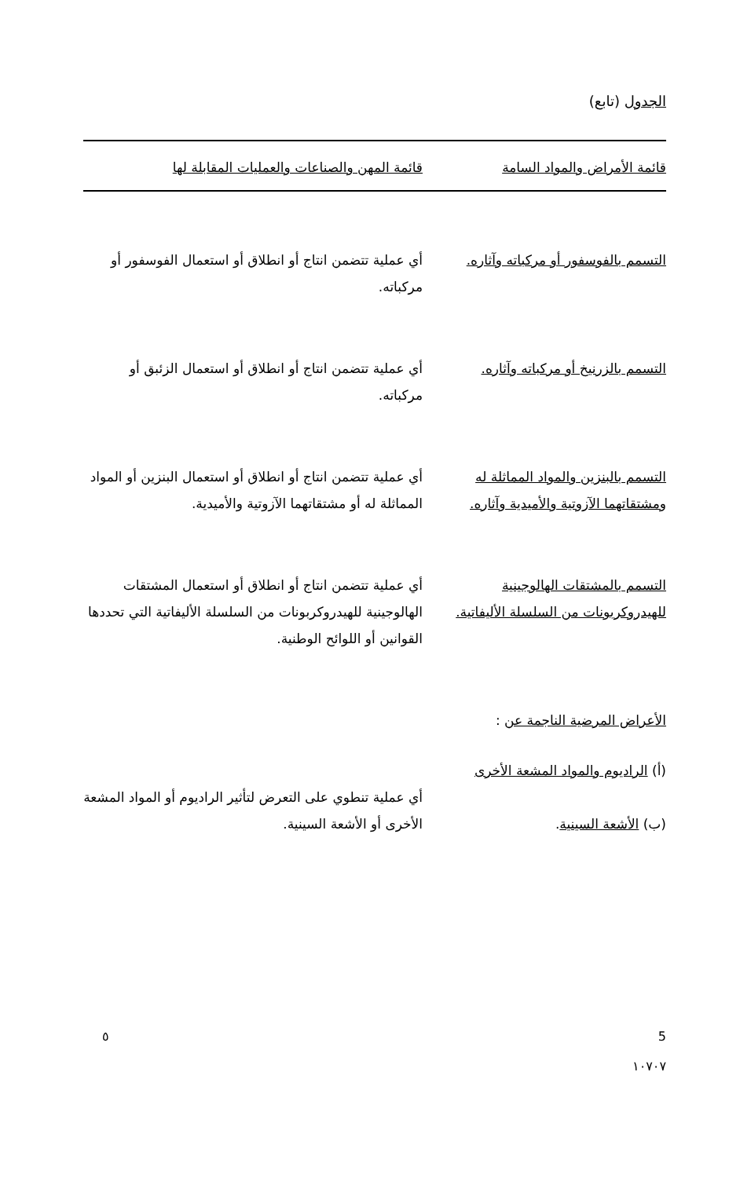الجدول (تابع)
| قائمة الأمراض والمواد السامة | قائمة المهن والصناعات والعمليات المقابلة لها |
| --- | --- |
| التسمم بالفوسفور أو مركباته وآثاره. | أي عملية تتضمن انتاج أو انطلاق أو استعمال الفوسفور أو مركباته. |
| التسمم بالزرنيخ أو مركباته وآثاره. | أي عملية تتضمن انتاج أو انطلاق أو استعمال الزئبق أو مركباته. |
| التسمم بالبنزين والمواد المماثلة له ومشتقاتهما الآزوتية والأميدية وآثاره. | أي عملية تتضمن انتاج أو انطلاق أو استعمال البنزين أو المواد المماثلة له أو مشتقاتهما الآزوتية والأميدية. |
| التسمم بالمشتقات الهالوجينية للهيدروكربونات من السلسلة الأليفاتية. | أي عملية تتضمن انتاج أو انطلاق أو استعمال المشتقات الهالوجينية للهيدروكربونات من السلسلة الأليفاتية التي تحددها القوانين أو اللوائح الوطنية. |
| الأعراض المرضية الناجمة عن : | |
| (أ) الراديوم والمواد المشعة الأخرى (ب) الأشعة السينية . | أي عملية تنطوي على التعرض لتأثير الراديوم أو المواد المشعة الأخرى أو الأشعة السينية. |
5
١٠٧٠٧
٥